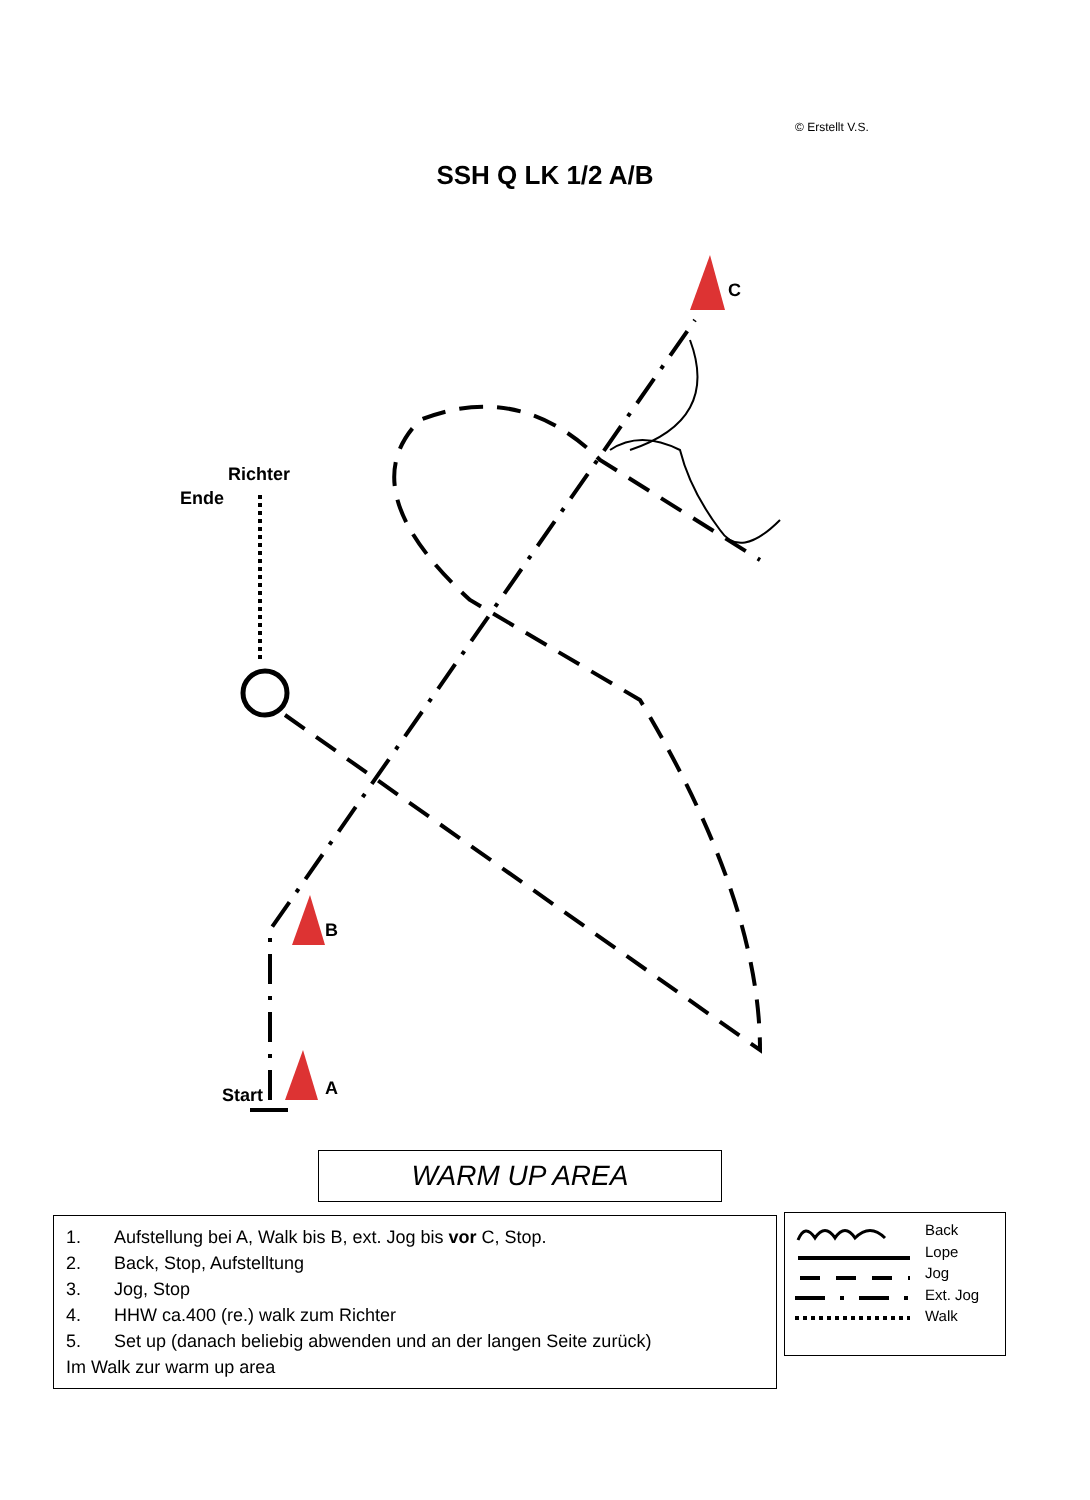© Erstellt V.S.
SSH Q LK 1/2 A/B
C
Richter
Ende
B
Start A
WARM UP AREA
1. Aufstellung bei A, Walk bis B, ext. Jog bis vor C, Stop.
2. Back, Stop, Aufstelltung
3. Jog, Stop
4. HHW ca.400 (re.) walk zum Richter
5. Set up (danach beliebig abwenden und an der langen Seite zurück)
Im Walk zur warm up area
Back
Lope
Jog
Ext. Jog
Walk